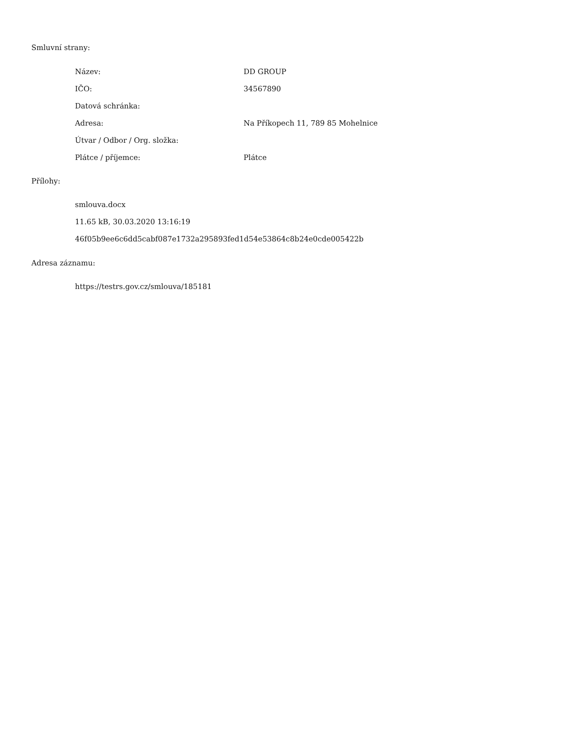Smluvní strany:
| Název: | DD GROUP |
| IČO: | 34567890 |
| Datová schránka: | |
| Adresa: | Na Příkopech 11, 789 85 Mohelnice |
| Útvar / Odbor / Org. složka: | |
| Plátce / příjemce: | Plátce |
Přílohy:
smlouva.docx
11.65 kB, 30.03.2020 13:16:19
46f05b9ee6c6dd5cabf087e1732a295893fed1d54e53864c8b24e0cde005422b
Adresa záznamu:
https://testrs.gov.cz/smlouva/185181